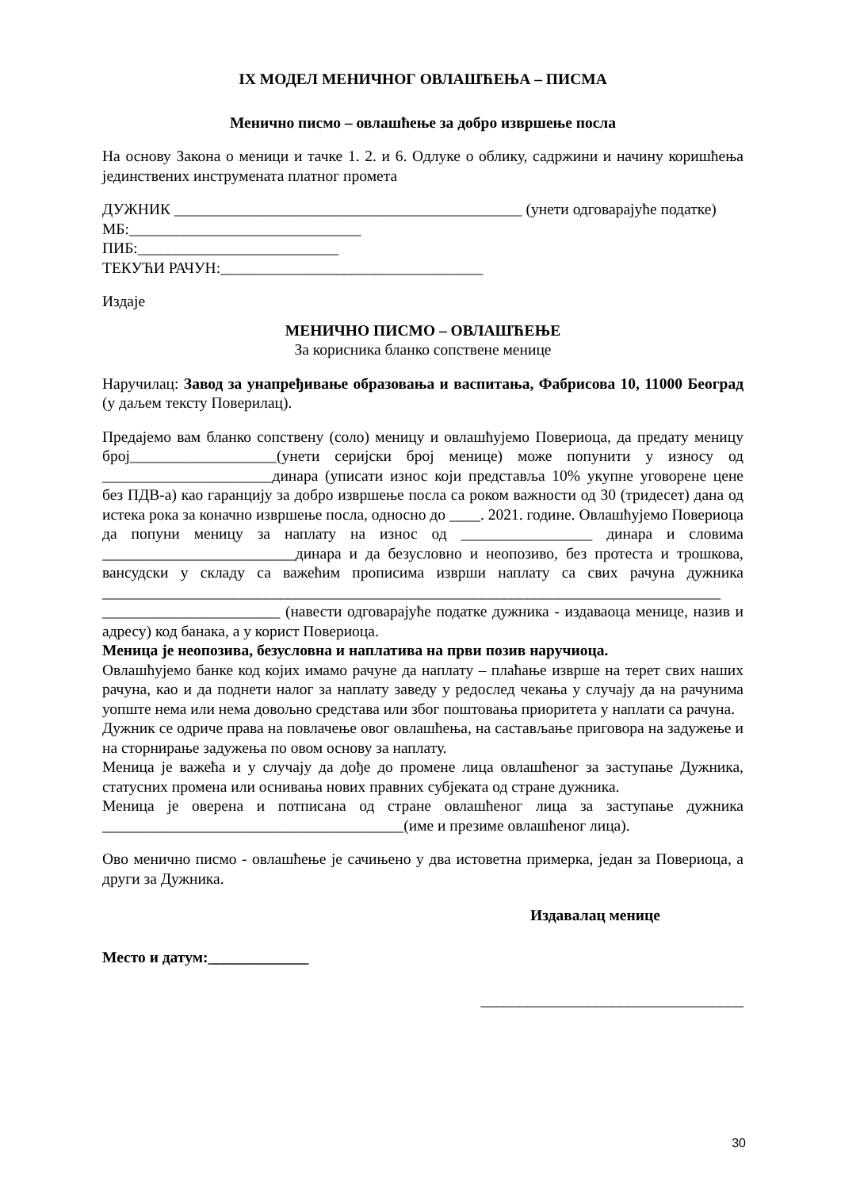IX МОДЕЛ МЕНИЧНОГ ОВЛАШЋЕЊА – ПИСМА
Менично писмо – овлашћење за добро извршење посла
На основу Закона о меници и тачке 1. 2. и 6. Одлуке о облику, садржини и начину коришћења јединствених инструмената платног промета
ДУЖНИК _____________________________________________ (унети одговарајуће податке)
МБ:______________________________
ПИБ:__________________________
ТЕКУЋИ РАЧУН:__________________________________
Издаје
МЕНИЧНО ПИСМО – ОВЛАШЋЕЊЕ
За корисника бланко сопствене менице
Наручилац: Завод за унапређивање образовања и васпитања, Фабрисова 10, 11000 Београд (у даљем тексту Поверилац).
Предајемо вам бланко сопствену (соло) меницу и овлашћујемо Повериоца, да предату меницу број___________________(унети серијски број менице) може попунити у износу од ______________________динара (уписати износ који представља 10% укупне уговорене цене без ПДВ-а) као гаранцију за добро извршење посла са роком важности од 30 (тридесет) дана од истека рока за коначно извршење посла, односно до ____. 2021. године. Овлашћујемо Повериоца да попуни меницу за наплату на износ од _________________ динара и словима _________________________динара и да безусловно и неопозиво, без протеста и трошкова, вансудски у складу са важећим прописима изврши наплату са свих рачуна дужника ________________________________________________________________________________ _______________________ (навести одговарајуће податке дужника - издаваоца менице, назив и адресу) код банака, а у корист Повериоца.
Меница је неопозива, безусловна и наплатива на први позив наручиоца.
Овлашћујемо банке код којих имамо рачуне да наплату – плаћање изврше на терет свих наших рачуна, као и да поднети налог за наплату заведу у редослед чекања у случају да на рачунима уопште нема или нема довољно средстава или због поштовања приоритета у наплати са рачуна.
Дужник се одриче права на повлачење овог овлашћења, на састављање приговора на задужење и на сторнирање задужења по овом основу за наплату.
Меница је важећа и у случају да дође до промене лица овлашћеног за заступање Дужника, статусних промена или оснивања нових правних субјеката од стране дужника.
Меница је оверена и потписана од стране овлашћеног лица за заступање дужника _______________________________________(име и презиме овлашћеног лица).
Ово менично писмо - овлашћење је сачињено у два истоветна примерка, један за Повериоца, а други за Дужника.
Издавалац менице
Место и датум:_____________
__________________________________
30